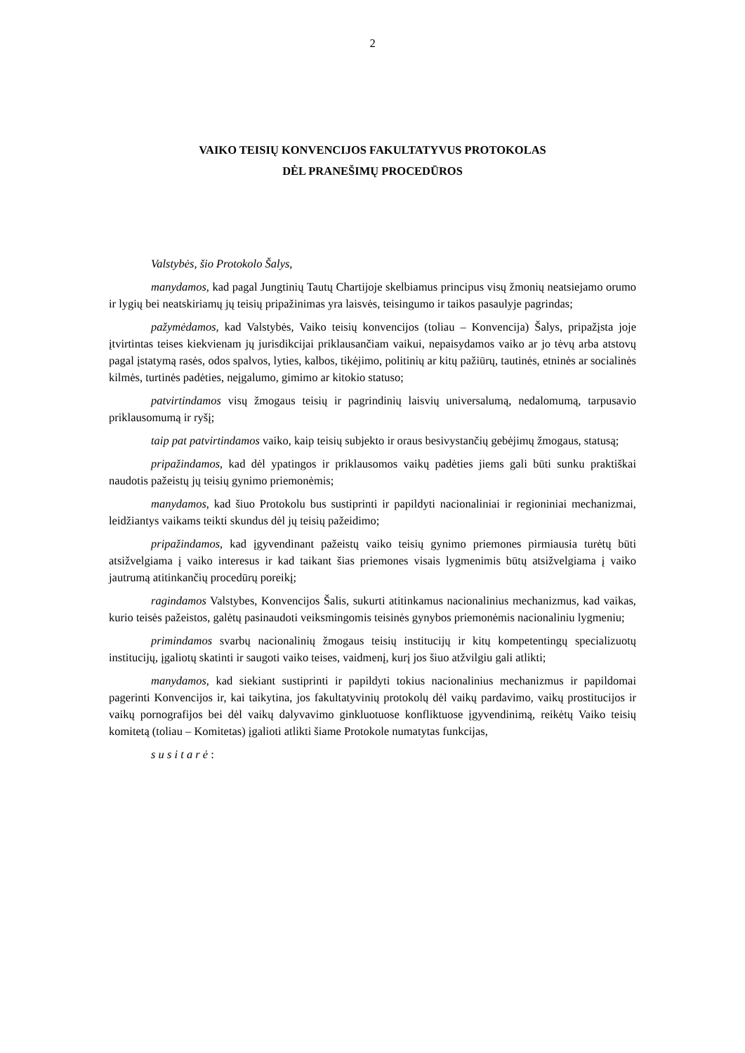2
VAIKO TEISIŲ KONVENCIJOS FAKULTATYVUS PROTOKOLAS
DĖL PRANEŠIMŲ PROCEDŪROS
Valstybės, šio Protokolo Šalys,
manydamos, kad pagal Jungtinių Tautų Chartijoje skelbiamus principus visų žmonių neatsiejamo orumo ir lygių bei neatskiriamų jų teisių pripažinimas yra laisvės, teisingumo ir taikos pasaulyje pagrindas;
pažymėdamos, kad Valstybės, Vaiko teisių konvencijos (toliau – Konvencija) Šalys, pripažįsta joje įtvirtintas teises kiekvienam jų jurisdikcijai priklausančiam vaikui, nepaisydamos vaiko ar jo tėvų arba atstovų pagal įstatymą rasės, odos spalvos, lyties, kalbos, tikėjimo, politinių ar kitų pažiūrų, tautinės, etninės ar socialinės kilmės, turtinės padėties, neįgalumo, gimimo ar kitokio statuso;
patvirtindamos visų žmogaus teisių ir pagrindinių laisvių universalumą, nedalomumą, tarpusavio priklausomumą ir ryšį;
taip pat patvirtindamos vaiko, kaip teisių subjekto ir oraus besivystančių gebėjimų žmogaus, statusą;
pripažindamos, kad dėl ypatingos ir priklausomos vaikų padėties jiems gali būti sunku praktiškai naudotis pažeistų jų teisių gynimo priemonėmis;
manydamos, kad šiuo Protokolu bus sustiprinti ir papildyti nacionaliniai ir regioniniai mechanizmai, leidžiantys vaikams teikti skundus dėl jų teisių pažeidimo;
pripažindamos, kad įgyvendinant pažeistų vaiko teisių gynimo priemones pirmiausia turėtų būti atsižvelgiama į vaiko interesus ir kad taikant šias priemones visais lygmenimis būtų atsižvelgiama į vaiko jautrumą atitinkančių procedūrų poreikį;
ragindamos Valstybes, Konvencijos Šalis, sukurti atitinkamus nacionalinius mechanizmus, kad vaikas, kurio teisės pažeistos, galėtų pasinaudoti veiksmingomis teisinės gynybos priemonėmis nacionaliniu lygmeniu;
primindamos svarbų nacionalinių žmogaus teisių institucijų ir kitų kompetentingų specializuotų institucijų, įgaliotų skatinti ir saugoti vaiko teises, vaidmenį, kurį jos šiuo atžvilgiu gali atlikti;
manydamos, kad siekiant sustiprinti ir papildyti tokius nacionalinius mechanizmus ir papildomai pagerinti Konvencijos ir, kai taikytina, jos fakultatyvinių protokolų dėl vaikų pardavimo, vaikų prostitucijos ir vaikų pornografijos bei dėl vaikų dalyvavimo ginkluotuose konfliktuose įgyvendinimą, reikėtų Vaiko teisių komitetą (toliau – Komitetas) įgalioti atlikti šiame Protokole numatytas funkcijas,
s u s i t a r ė :